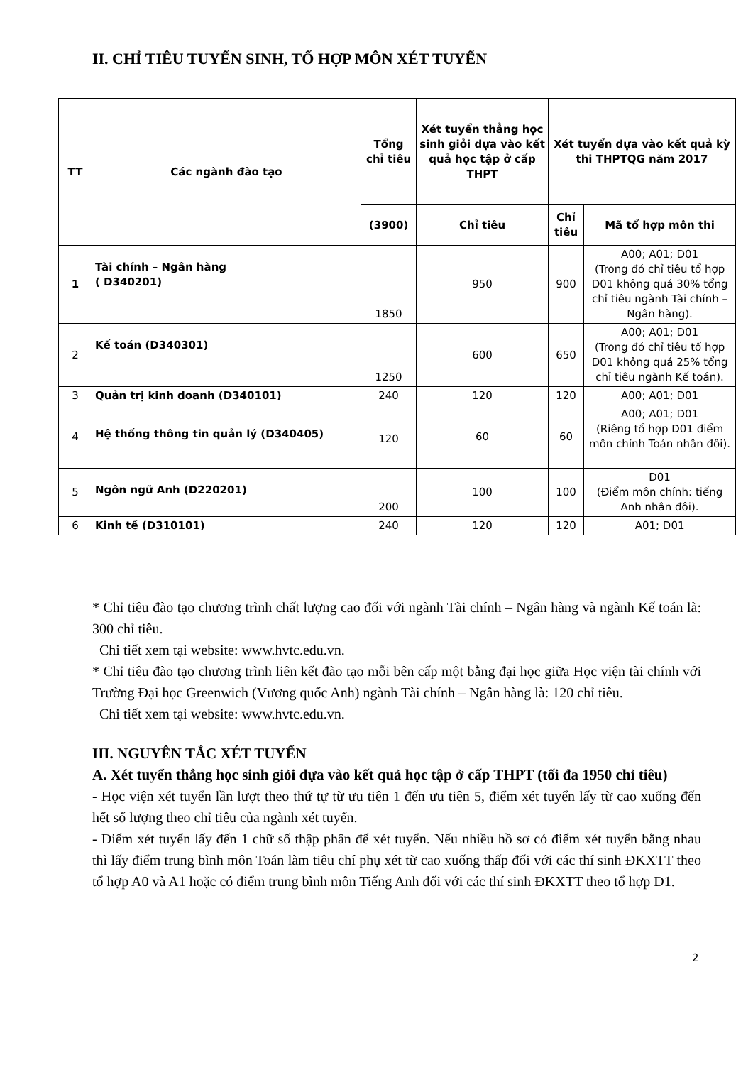II. CHỈ TIÊU TUYỂN SINH, TỔ HỢP MÔN XÉT TUYỂN
| TT | Các ngành đào tạo | Tổng chỉ tiêu | Xét tuyển thẳng học sinh giỏi dựa vào kết quả học tập ở cấp THPT | Xét tuyển dựa vào kết quả kỳ thi THPTQG năm 2017 | |
| --- | --- | --- | --- | --- | --- |
| | | (3900) | Chỉ tiêu | Chỉ tiêu | Mã tổ hợp môn thi |
| 1 | Tài chính – Ngân hàng ( D340201) | 1850 | 950 | 900 | A00; A01; D01 (Trong đó chỉ tiêu tổ hợp D01 không quá 30% tổng chỉ tiêu ngành Tài chính – Ngân hàng). |
| 2 | Kế toán (D340301) | 1250 | 600 | 650 | A00; A01; D01 (Trong đó chỉ tiêu tổ hợp D01 không quá 25% tổng chỉ tiêu ngành Kế toán). |
| 3 | Quản trị kinh doanh (D340101) | 240 | 120 | 120 | A00; A01; D01 |
| 4 | Hệ thống thông tin quản lý (D340405) | 120 | 60 | 60 | A00; A01; D01 (Riêng tổ hợp D01 điểm môn chính Toán nhân đôi). |
| 5 | Ngôn ngữ Anh (D220201) | 200 | 100 | 100 | D01 (Điểm môn chính: tiếng Anh nhân đôi). |
| 6 | Kinh tế (D310101) | 240 | 120 | 120 | A01; D01 |
* Chỉ tiêu đào tạo chương trình chất lượng cao đối với ngành Tài chính – Ngân hàng và ngành Kế toán là: 300 chỉ tiêu.
Chi tiết xem tại website: www.hvtc.edu.vn.
* Chỉ tiêu đào tạo chương trình liên kết đào tạo mỗi bên cấp một bằng đại học giữa Học viện tài chính với Trường Đại học Greenwich (Vương quốc Anh) ngành Tài chính – Ngân hàng là: 120 chỉ tiêu.
Chi tiết xem tại website: www.hvtc.edu.vn.
III. NGUYÊN TẮC XÉT TUYỂN
A. Xét tuyển thẳng học sinh giỏi dựa vào kết quả học tập ở cấp THPT (tối đa 1950 chỉ tiêu)
- Học viện xét tuyển lần lượt theo thứ tự từ ưu tiên 1 đến ưu tiên 5, điểm xét tuyển lấy từ cao xuống đến hết số lượng theo chỉ tiêu của ngành xét tuyển.
- Điểm xét tuyển lấy đến 1 chữ số thập phân để xét tuyển. Nếu nhiều hồ sơ có điểm xét tuyển bằng nhau thì lấy điểm trung bình môn Toán làm tiêu chí phụ xét từ cao xuống thấp đối với các thí sinh ĐKXTT theo tổ hợp A0 và A1 hoặc có điểm trung bình môn Tiếng Anh đối với các thí sinh ĐKXTT theo tổ hợp D1.
2